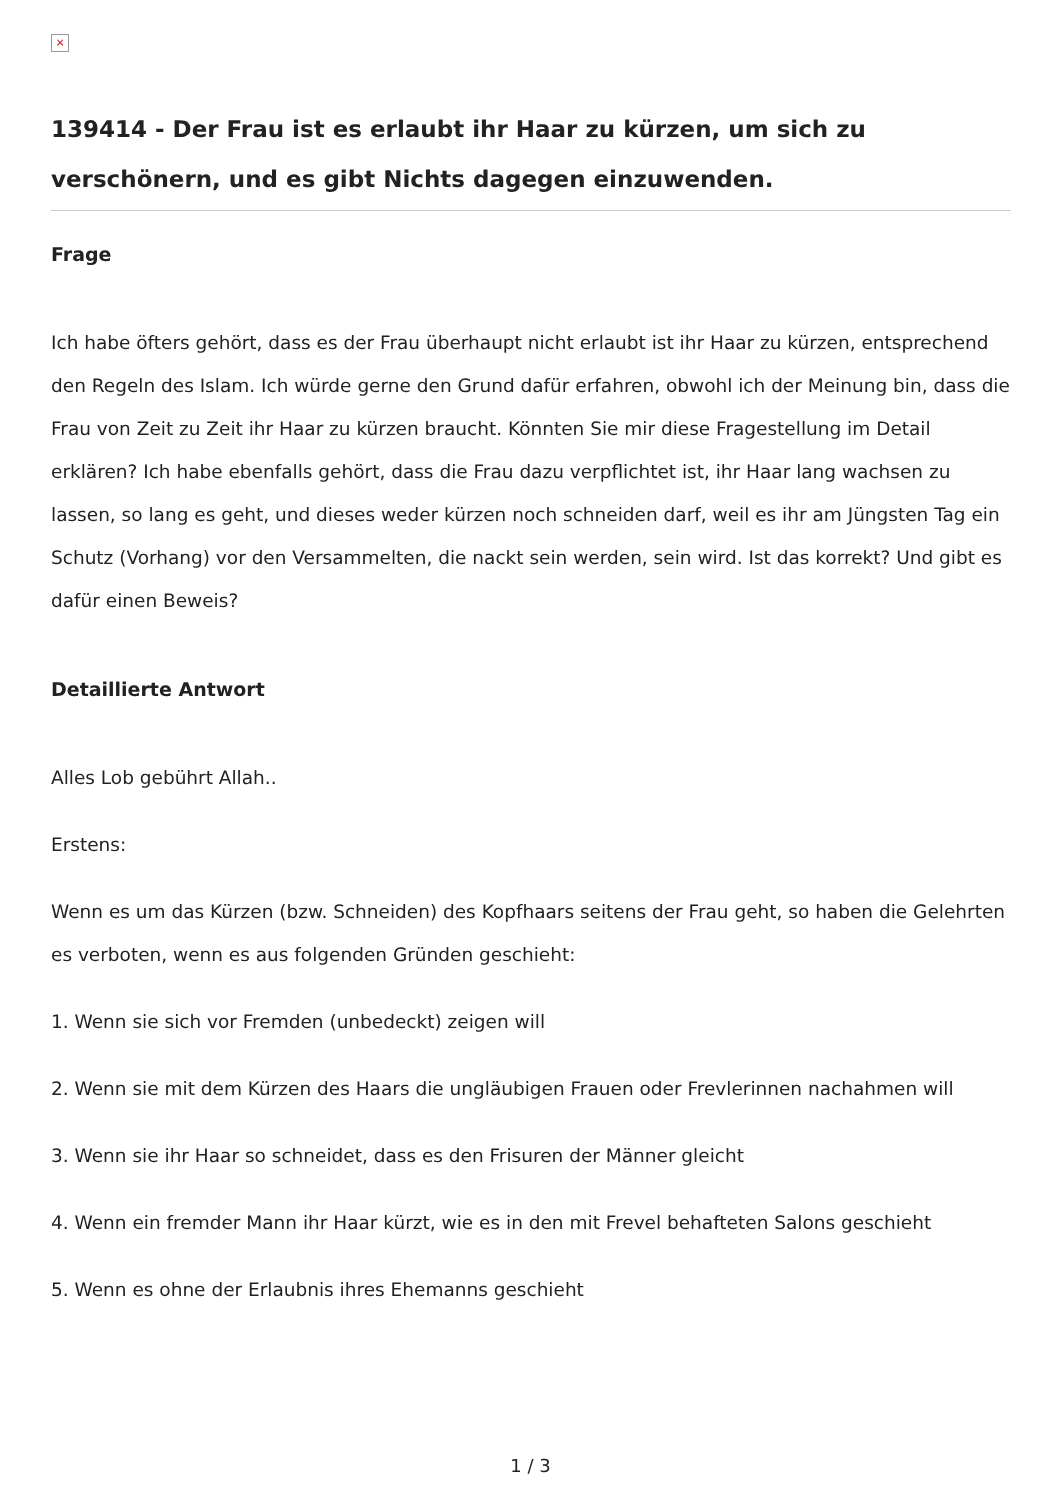×
139414 - Der Frau ist es erlaubt ihr Haar zu kürzen, um sich zu verschönern, und es gibt Nichts dagegen einzuwenden.
Frage
Ich habe öfters gehört, dass es der Frau überhaupt nicht erlaubt ist ihr Haar zu kürzen, entsprechend den Regeln des Islam. Ich würde gerne den Grund dafür erfahren, obwohl ich der Meinung bin, dass die Frau von Zeit zu Zeit ihr Haar zu kürzen braucht. Könnten Sie mir diese Fragestellung im Detail erklären? Ich habe ebenfalls gehört, dass die Frau dazu verpflichtet ist, ihr Haar lang wachsen zu lassen, so lang es geht, und dieses weder kürzen noch schneiden darf, weil es ihr am Jüngsten Tag ein Schutz (Vorhang) vor den Versammelten, die nackt sein werden, sein wird. Ist das korrekt? Und gibt es dafür einen Beweis?
Detaillierte Antwort
Alles Lob gebührt Allah..
Erstens:
Wenn es um das Kürzen (bzw. Schneiden) des Kopfhaars seitens der Frau geht, so haben die Gelehrten es verboten, wenn es aus folgenden Gründen geschieht:
1. Wenn sie sich vor Fremden (unbedeckt) zeigen will
2. Wenn sie mit dem Kürzen des Haars die ungläubigen Frauen oder Frevlerinnen nachahmen will
3. Wenn sie ihr Haar so schneidet, dass es den Frisuren der Männer gleicht
4. Wenn ein fremder Mann ihr Haar kürzt, wie es in den mit Frevel behafteten Salons geschieht
5. Wenn es ohne der Erlaubnis ihres Ehemanns geschieht
1 / 3